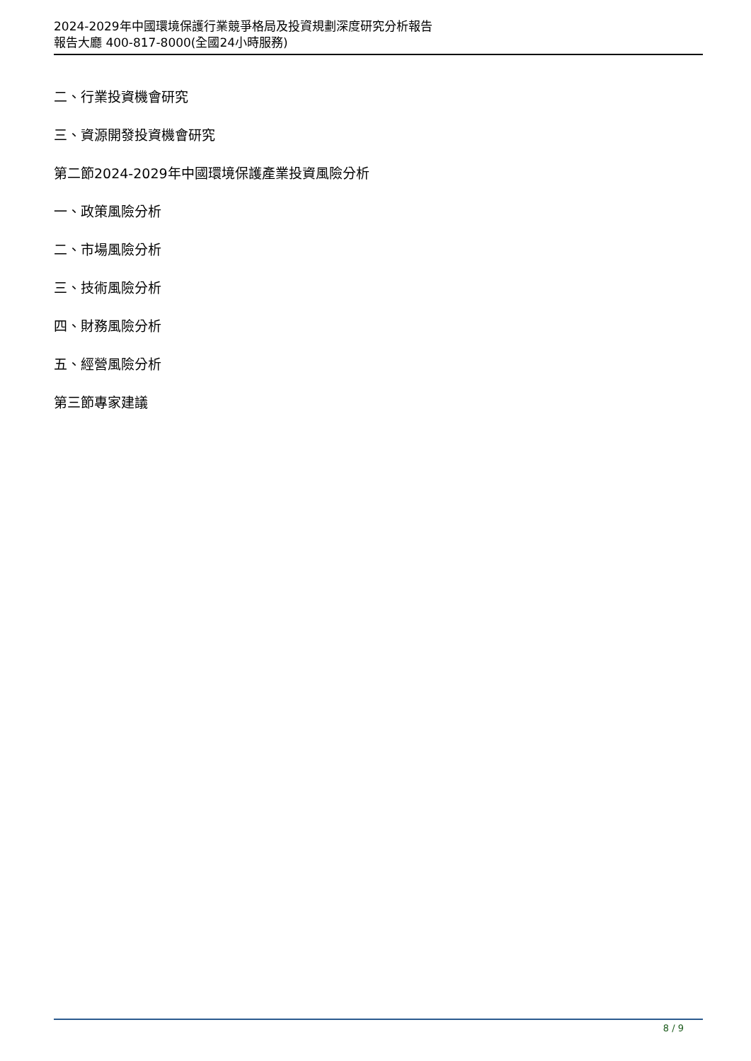2024-2029年中國環境保護行業競爭格局及投資規劃深度研究分析報告
報告大廳 400-817-8000(全國24小時服務)
二、行業投資機會研究
三、資源開發投資機會研究
第二節2024-2029年中國環境保護產業投資風險分析
一、政策風險分析
二、市場風險分析
三、技術風險分析
四、財務風險分析
五、經營風險分析
第三節專家建議
8 / 9